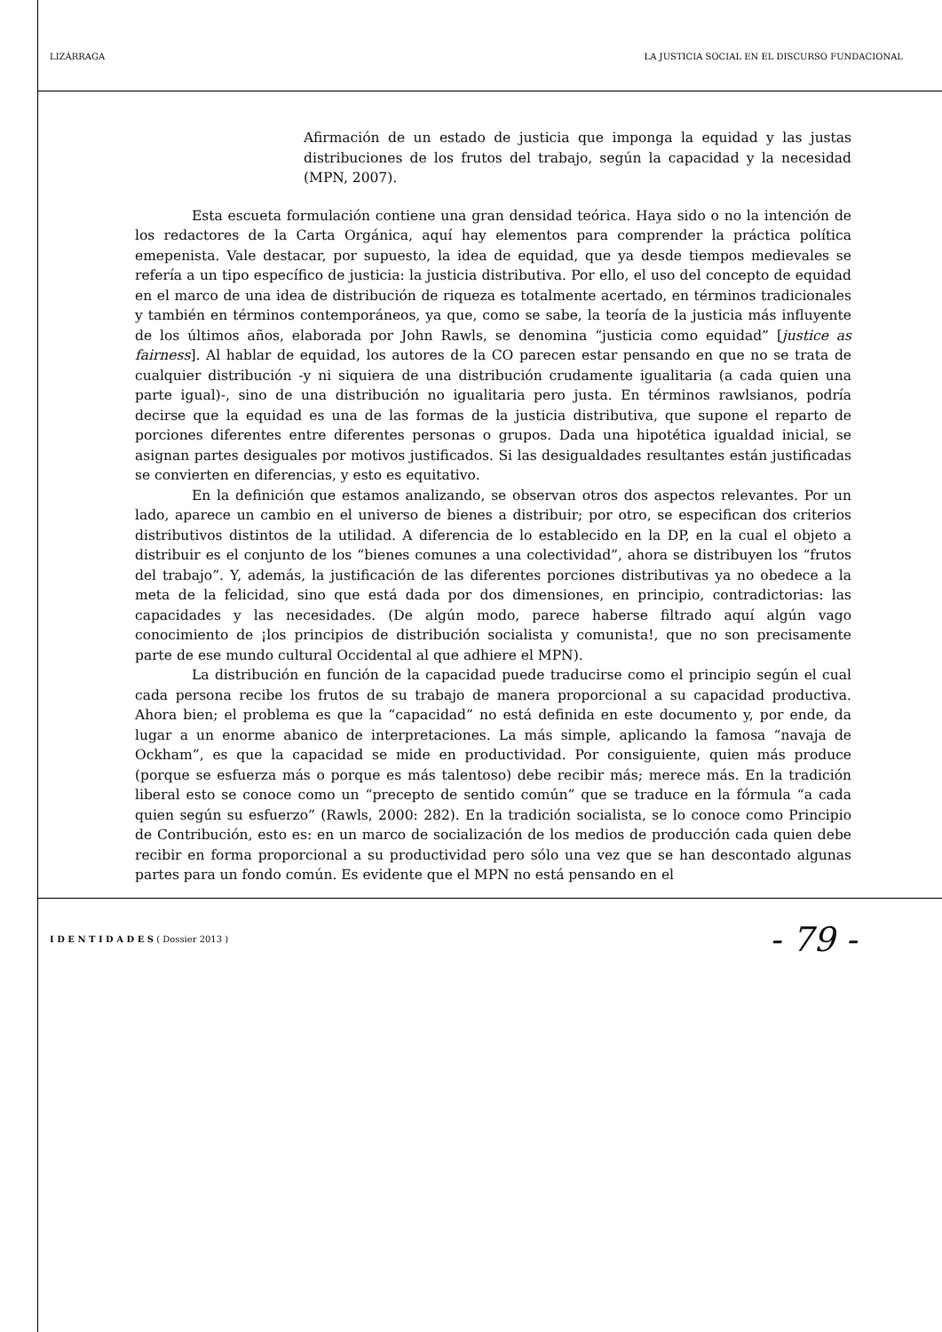LIZÁRRAGA LA JUSTICIA SOCIAL EN EL DISCURSO FUNDACIONAL
Afirmación de un estado de justicia que imponga la equidad y las justas distribuciones de los frutos del trabajo, según la capacidad y la necesidad (MPN, 2007).
Esta escueta formulación contiene una gran densidad teórica. Haya sido o no la intención de los redactores de la Carta Orgánica, aquí hay elementos para comprender la práctica política emepenista. Vale destacar, por supuesto, la idea de equidad, que ya desde tiempos medievales se refería a un tipo específico de justicia: la justicia distributiva. Por ello, el uso del concepto de equidad en el marco de una idea de distribución de riqueza es totalmente acertado, en términos tradicionales y también en términos contemporáneos, ya que, como se sabe, la teoría de la justicia más influyente de los últimos años, elaborada por John Rawls, se denomina “justicia como equidad” [justice as fairness]. Al hablar de equidad, los autores de la CO parecen estar pensando en que no se trata de cualquier distribución -y ni siquiera de una distribución crudamente igualitaria (a cada quien una parte igual)-, sino de una distribución no igualitaria pero justa. En términos rawlsianos, podría decirse que la equidad es una de las formas de la justicia distributiva, que supone el reparto de porciones diferentes entre diferentes personas o grupos. Dada una hipotética igualdad inicial, se asignan partes desiguales por motivos justificados. Si las desigualdades resultantes están justificadas se convierten en diferencias, y esto es equitativo.
En la definición que estamos analizando, se observan otros dos aspectos relevantes. Por un lado, aparece un cambio en el universo de bienes a distribuir; por otro, se especifican dos criterios distributivos distintos de la utilidad. A diferencia de lo establecido en la DP, en la cual el objeto a distribuir es el conjunto de los “bienes comunes a una colectividad”, ahora se distribuyen los “frutos del trabajo”. Y, además, la justificación de las diferentes porciones distributivas ya no obedece a la meta de la felicidad, sino que está dada por dos dimensiones, en principio, contradictorias: las capacidades y las necesidades. (De algún modo, parece haberse filtrado aquí algún vago conocimiento de ¡los principios de distribución socialista y comunista!, que no son precisamente parte de ese mundo cultural Occidental al que adhiere el MPN).
La distribución en función de la capacidad puede traducirse como el principio según el cual cada persona recibe los frutos de su trabajo de manera proporcional a su capacidad productiva. Ahora bien; el problema es que la “capacidad” no está definida en este documento y, por ende, da lugar a un enorme abanico de interpretaciones. La más simple, aplicando la famosa “navaja de Ockham”, es que la capacidad se mide en productividad. Por consiguiente, quien más produce (porque se esfuerza más o porque es más talentoso) debe recibir más; merece más. En la tradición liberal esto se conoce como un “precepto de sentido común” que se traduce en la fórmula “a cada quien según su esfuerzo” (Rawls, 2000: 282). En la tradición socialista, se lo conoce como Principio de Contribución, esto es: en un marco de socialización de los medios de producción cada quien debe recibir en forma proporcional a su productividad pero sólo una vez que se han descontado algunas partes para un fondo común. Es evidente que el MPN no está pensando en el
I D E N T I D A D E S ( Dossier 2013 ) - 79 -